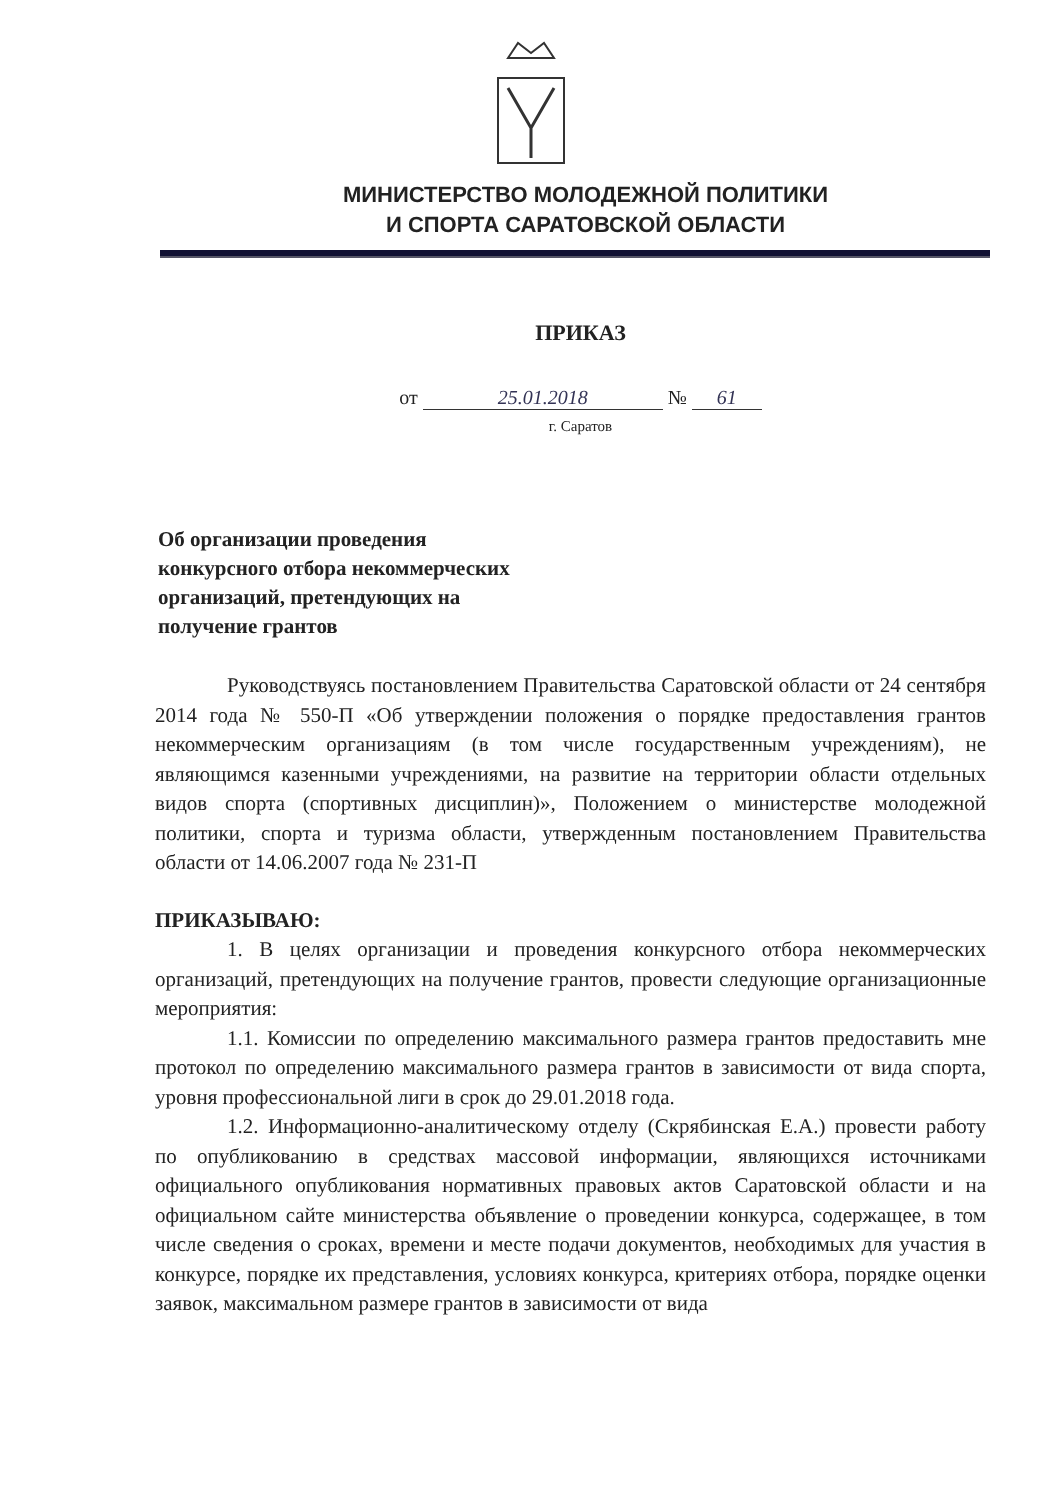МИНИСТЕРСТВО МОЛОДЕЖНОЙ ПОЛИТИКИ
И СПОРТА САРАТОВСКОЙ ОБЛАСТИ
ПРИКАЗ
от 25.01.2018 № 61
г. Саратов
Об организации проведения
конкурсного отбора некоммерческих
организаций, претендующих на
получение грантов
Руководствуясь постановлением Правительства Саратовской области от 24 сентября 2014 года № 550-П «Об утверждении положения о порядке предоставления грантов некоммерческим организациям (в том числе государственным учреждениям), не являющимся казенными учреждениями, на развитие на территории области отдельных видов спорта (спортивных дисциплин)», Положением о министерстве молодежной политики, спорта и туризма области, утвержденным постановлением Правительства области от 14.06.2007 года № 231-П
ПРИКАЗЫВАЮ:
1. В целях организации и проведения конкурсного отбора некоммерческих организаций, претендующих на получение грантов, провести следующие организационные мероприятия:
1.1. Комиссии по определению максимального размера грантов предоставить мне протокол по определению максимального размера грантов в зависимости от вида спорта, уровня профессиональной лиги в срок до 29.01.2018 года.
1.2. Информационно-аналитическому отделу (Скрябинская Е.А.) провести работу по опубликованию в средствах массовой информации, являющихся источниками официального опубликования нормативных правовых актов Саратовской области и на официальном сайте министерства объявление о проведении конкурса, содержащее, в том числе сведения о сроках, времени и месте подачи документов, необходимых для участия в конкурсе, порядке их представления, условиях конкурса, критериях отбора, порядке оценки заявок, максимальном размере грантов в зависимости от вида